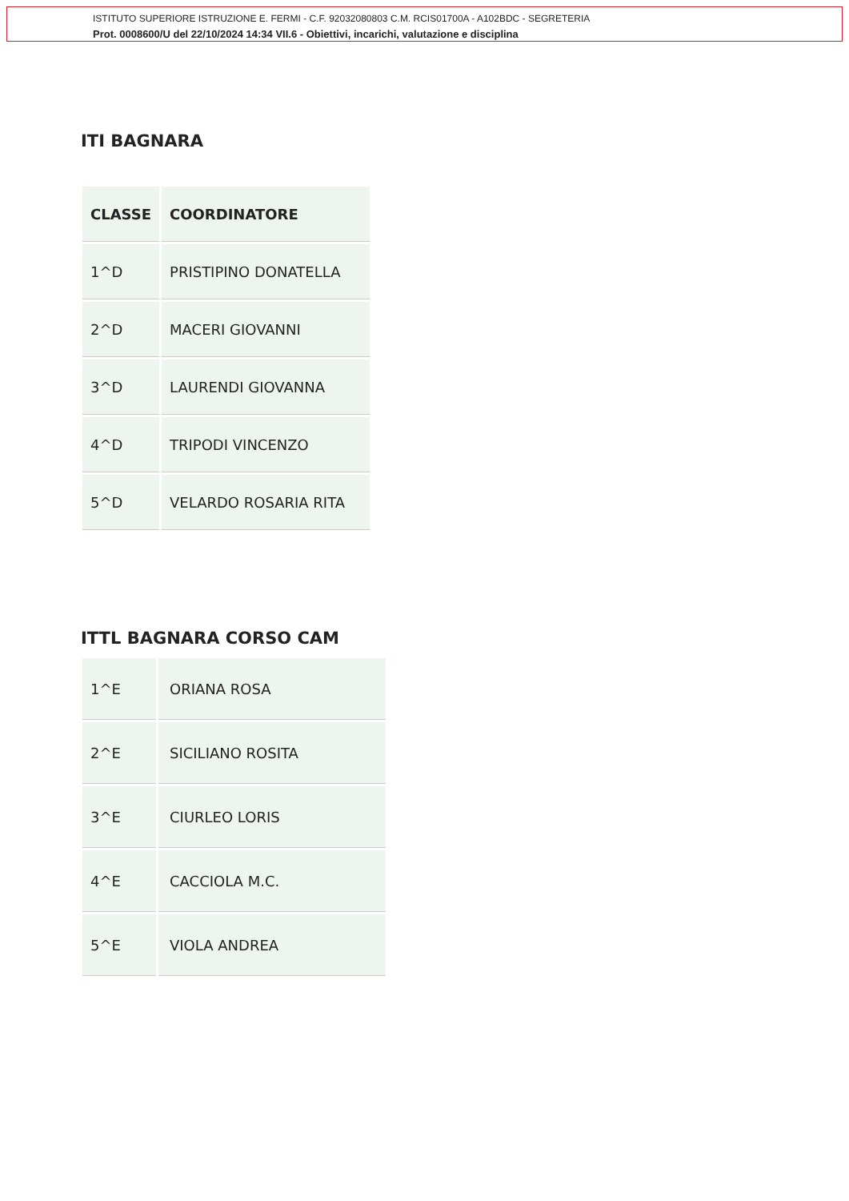ISTITUTO SUPERIORE ISTRUZIONE E. FERMI - C.F. 92032080803 C.M. RCIS01700A - A102BDC - SEGRETERIA
Prot. 0008600/U del 22/10/2024 14:34 VII.6 - Obiettivi, incarichi, valutazione e disciplina
ITI BAGNARA
| CLASSE | COORDINATORE |
| --- | --- |
| 1^D | PRISTIPINO DONATELLA |
| 2^D | MACERI GIOVANNI |
| 3^D | LAURENDI GIOVANNA |
| 4^D | TRIPODI VINCENZO |
| 5^D | VELARDO ROSARIA RITA |
ITTL BAGNARA CORSO CAM
| 1^E | ORIANA ROSA |
| 2^E | SICILIANO ROSITA |
| 3^E | CIURLEO LORIS |
| 4^E | CACCIOLA M.C. |
| 5^E | VIOLA ANDREA |